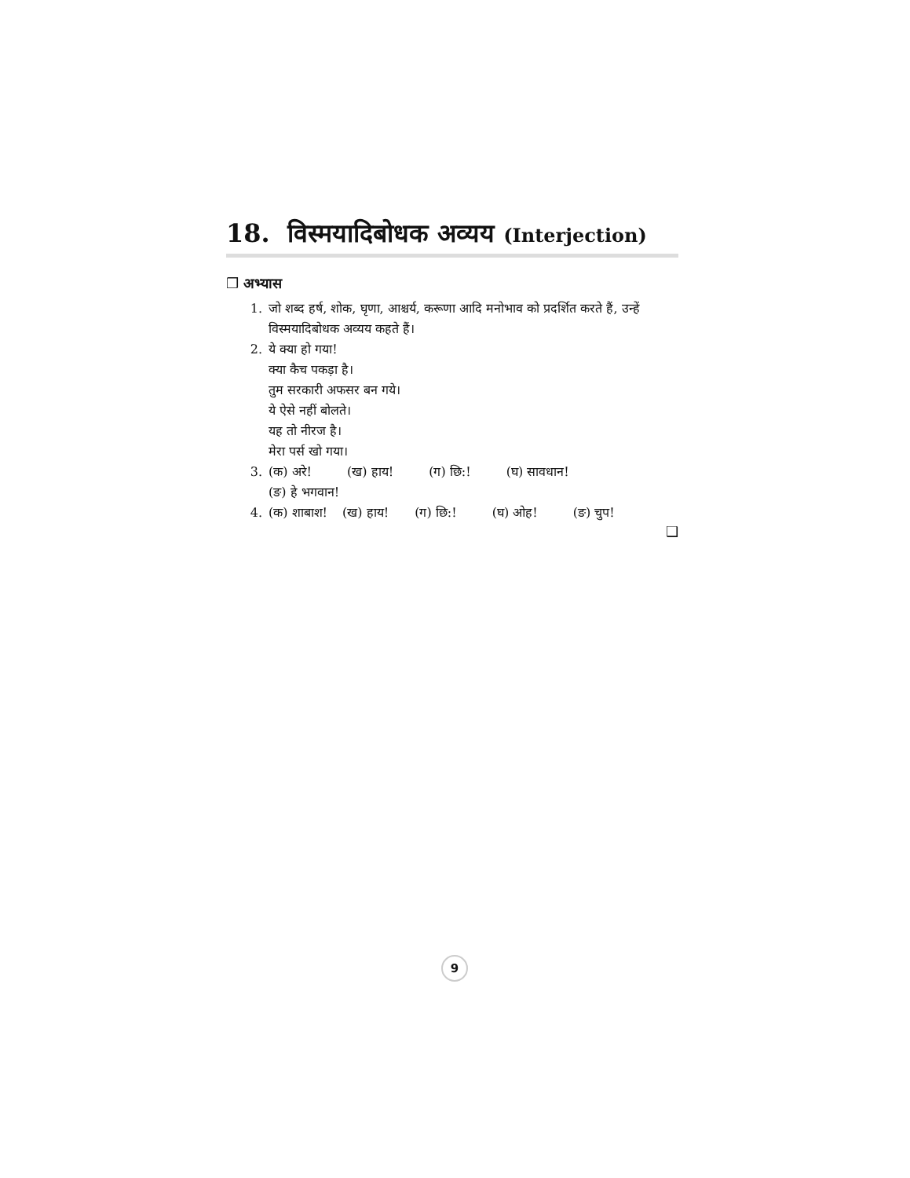18. विस्मयादिबोधक अव्यय (Interjection)
❒ अभ्यास
1. जो शब्द हर्ष, शोक, घृणा, आश्चर्य, करूणा आदि मनोभाव को प्रदर्शित करते हैं, उन्हें विस्मयादिबोधक अव्यय कहते हैं।
2. ये क्या हो गया!
क्या कैच पकड़ा है।
तुम सरकारी अफसर बन गये।
ये ऐसे नहीं बोलते।
यह तो नीरज है।
मेरा पर्स खो गया।
3. (क) अरे! (ख) हाय! (ग) छि:! (घ) सावधान!
(ङ) हे भगवान!
4. (क) शाबाश! (ख) हाय! (ग) छि:! (घ) ओह! (ङ) चुप!
❑
9